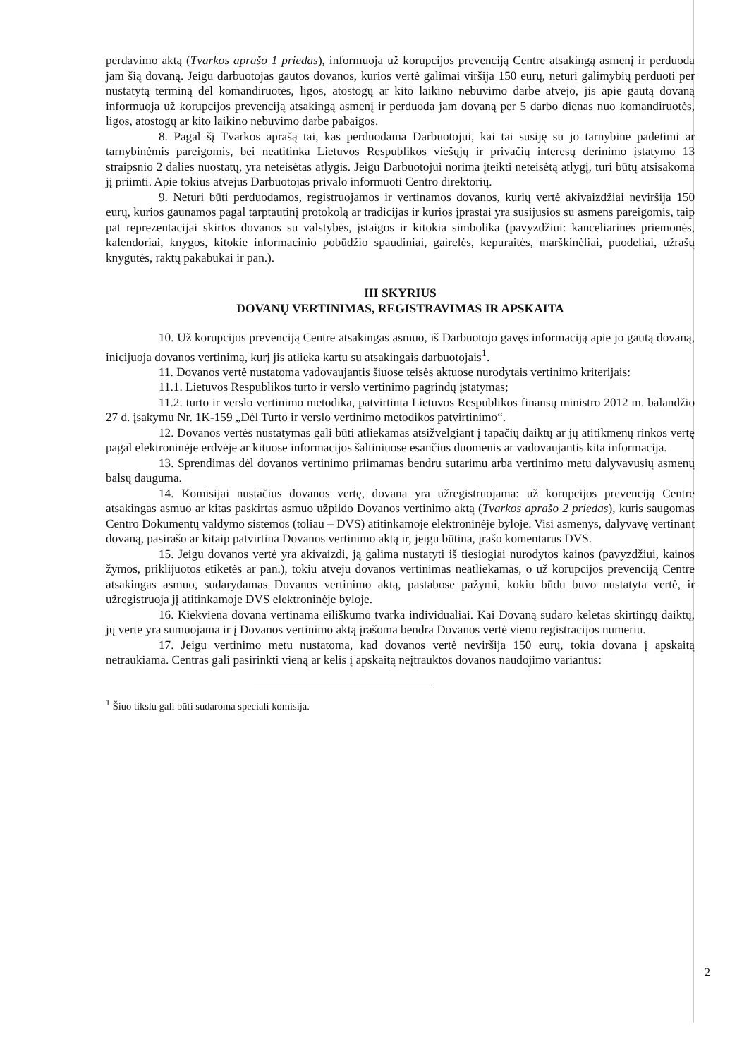perdavimo aktą (Tvarkos aprašo 1 priedas), informuoja už korupcijos prevenciją Centre atsakingą asmenį ir perduoda jam šią dovaną. Jeigu darbuotojas gautos dovanos, kurios vertė galimai viršija 150 eurų, neturi galimybių perduoti per nustatytą terminą dėl komandiruotės, ligos, atostogų ar kito laikino nebuvimo darbe atvejo, jis apie gautą dovaną informuoja už korupcijos prevenciją atsakingą asmenį ir perduoda jam dovaną per 5 darbo dienas nuo komandiruotės, ligos, atostogų ar kito laikino nebuvimo darbe pabaigos.
8. Pagal šį Tvarkos aprašą tai, kas perduodama Darbuotojui, kai tai susiję su jo tarnybine padėtimi ar tarnybinėmis pareigomis, bei neatitinka Lietuvos Respublikos viešųjų ir privačių interesų derinimo įstatymo 13 straipsnio 2 dalies nuostatų, yra neteisėtas atlygis. Jeigu Darbuotojui norima įteikti neteisėtą atlygį, turi būtų atsisakoma jį priimti. Apie tokius atvejus Darbuotojas privalo informuoti Centro direktorių.
9. Neturi būti perduodamos, registruojamos ir vertinamos dovanos, kurių vertė akivaizdžiai neviršija 150 eurų, kurios gaunamos pagal tarptautinį protokolą ar tradicijas ir kurios įprastai yra susijusios su asmens pareigomis, taip pat reprezentacijai skirtos dovanos su valstybės, įstaigos ir kitokia simbolika (pavyzdžiui: kanceliarinės priemonės, kalendoriai, knygos, kitokie informacinio pobūdžio spaudiniai, gairelės, kepuraitės, marškinėliai, puodeliai, užrašų knygutės, raktų pakabukai ir pan.).
III SKYRIUS
DOVANŲ VERTINIMAS, REGISTRAVIMAS IR APSKAITA
10. Už korupcijos prevenciją Centre atsakingas asmuo, iš Darbuotojo gavęs informaciją apie jo gautą dovaną, inicijuoja dovanos vertinimą, kurį jis atlieka kartu su atsakingais darbuotojais<sup>1</sup>.
11. Dovanos vertė nustatoma vadovaujantis šiuose teisės aktuose nurodytais vertinimo kriterijais:
11.1. Lietuvos Respublikos turto ir verslo vertinimo pagrindų įstatymas;
11.2. turto ir verslo vertinimo metodika, patvirtinta Lietuvos Respublikos finansų ministro 2012 m. balandžio 27 d. įsakymu Nr. 1K-159 „Dėl Turto ir verslo vertinimo metodikos patvirtinimo“.
12. Dovanos vertės nustatymas gali būti atliekamas atsižvelgiant į tapačių daiktų ar jų atitikmenų rinkos vertę pagal elektroninėje erdvėje ar kituose informacijos šaltiniuose esančius duomenis ar vadovaujantis kita informacija.
13. Sprendimas dėl dovanos vertinimo priimamas bendru sutarimu arba vertinimo metu dalyvavusių asmenų balsų dauguma.
14. Komisijai nustačius dovanos vertę, dovana yra užregistruojama: už korupcijos prevenciją Centre atsakingas asmuo ar kitas paskirtas asmuo užpildo Dovanos vertinimo aktą (Tvarkos aprašo 2 priedas), kuris saugomas Centro Dokumentų valdymo sistemos (toliau – DVS) atitinkamoje elektroninėje byloje. Visi asmenys, dalyvavę vertinant dovaną, pasirašo ar kitaip patvirtina Dovanos vertinimo aktą ir, jeigu būtina, įrašo komentarus DVS.
15. Jeigu dovanos vertė yra akivaizdi, ją galima nustatyti iš tiesiogiai nurodytos kainos (pavyzdžiui, kainos žymos, priklijuotos etiketės ar pan.), tokiu atveju dovanos vertinimas neatliekamas, o už korupcijos prevenciją Centre atsakingas asmuo, sudarydamas Dovanos vertinimo aktą, pastabose pažymi, kokiu būdu buvo nustatyta vertė, ir užregistruoja jį atitinkamoje DVS elektroninėje byloje.
16. Kiekviena dovana vertinama eiliškumo tvarka individualiai. Kai Dovaną sudaro keletas skirtingų daiktų, jų vertė yra sumuojama ir į Dovanos vertinimo aktą įrašoma bendra Dovanos vertė vienu registracijos numeriu.
17. Jeigu vertinimo metu nustatoma, kad dovanos vertė neviršija 150 eurų, tokia dovana į apskaitą netraukiama. Centras gali pasirinkti vieną ar kelis į apskaitą neįtrauktos dovanos naudojimo variantus:
<sup>1</sup> Šiuo tikslu gali būti sudaroma speciali komisija.
2